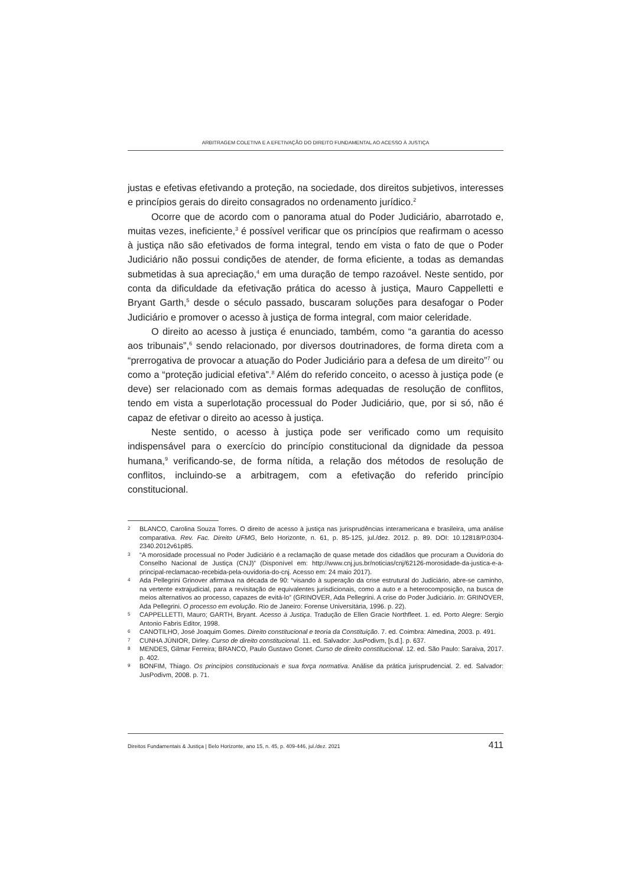ARBITRAGEM COLETIVA E A EFETIVAÇÃO DO DIREITO FUNDAMENTAL AO ACESSO À JUSTIÇA
justas e efetivas efetivando a proteção, na sociedade, dos direitos subjetivos, interesses e princípios gerais do direito consagrados no ordenamento jurídico.<sup>2</sup>
Ocorre que de acordo com o panorama atual do Poder Judiciário, abarrotado e, muitas vezes, ineficiente,<sup>3</sup> é possível verificar que os princípios que reafirmam o acesso à justiça não são efetivados de forma integral, tendo em vista o fato de que o Poder Judiciário não possui condições de atender, de forma eficiente, a todas as demandas submetidas à sua apreciação,<sup>4</sup> em uma duração de tempo razoável. Neste sentido, por conta da dificuldade da efetivação prática do acesso à justiça, Mauro Cappelletti e Bryant Garth,<sup>5</sup> desde o século passado, buscaram soluções para desafogar o Poder Judiciário e promover o acesso à justiça de forma integral, com maior celeridade.
O direito ao acesso à justiça é enunciado, também, como “a garantia do acesso aos tribunais”,<sup>6</sup> sendo relacionado, por diversos doutrinadores, de forma direta com a “prerrogativa de provocar a atuação do Poder Judiciário para a defesa de um direito”<sup>7</sup> ou como a “proteção judicial efetiva”.<sup>8</sup> Além do referido conceito, o acesso à justiça pode (e deve) ser relacionado com as demais formas adequadas de resolução de conflitos, tendo em vista a superlotação processual do Poder Judiciário, que, por si só, não é capaz de efetivar o direito ao acesso à justiça.
Neste sentido, o acesso à justiça pode ser verificado como um requisito indispensável para o exercício do princípio constitucional da dignidade da pessoa humana,<sup>9</sup> verificando-se, de forma nítida, a relação dos métodos de resolução de conflitos, incluindo-se a arbitragem, com a efetivação do referido princípio constitucional.
2 BLANCO, Carolina Souza Torres. O direito de acesso à justiça nas jurisprudências interamericana e brasileira, uma análise comparativa. Rev. Fac. Direito UFMG, Belo Horizonte, n. 61, p. 85-125, jul./dez. 2012. p. 89. DOI: 10.12818/P.0304-2340.2012v61p85.
3 “A morosidade processual no Poder Judiciário é a reclamação de quase metade dos cidadãos que procuram a Ouvidoria do Conselho Nacional de Justiça (CNJ)” (Disponível em: http://www.cnj.jus.br/noticias/cnj/62126-morosidade-da-justica-e-a-principal-reclamacao-recebida-pela-ouvidoria-do-cnj. Acesso em: 24 maio 2017).
4 Ada Pellegrini Grinover afirmava na década de 90: “visando à superação da crise estrutural do Judiciário, abre-se caminho, na vertente extrajudicial, para a revisitação de equivalentes jurisdicionais, como a auto e a heterocomposição, na busca de meios alternativos ao processo, capazes de evitá-lo” (GRINOVER, Ada Pellegrini. A crise do Poder Judiciário. In: GRINOVER, Ada Pellegrini. O processo em evolução. Rio de Janeiro: Forense Universitária, 1996. p. 22).
5 CAPPELLETTI, Mauro; GARTH, Bryant. Acesso à Justiça. Tradução de Ellen Gracie Northfleet. 1. ed. Porto Alegre: Sergio Antonio Fabris Editor, 1998.
6 CANOTILHO, José Joaquim Gomes. Direito constitucional e teoria da Constituição. 7. ed. Coimbra: Almedina, 2003. p. 491.
7 CUNHA JÚNIOR, Dirley. Curso de direito constitucional. 11. ed. Salvador: JusPodivm, [s.d.]. p. 637.
8 MENDES, Gilmar Ferreira; BRANCO, Paulo Gustavo Gonet. Curso de direito constitucional. 12. ed. São Paulo: Saraiva, 2017. p. 402.
9 BONFIM, Thiago. Os princípios constitucionais e sua força normativa. Análise da prática jurisprudencial. 2. ed. Salvador: JusPodivm, 2008. p. 71.
Direitos Fundamentais & Justiça | Belo Horizonte, ano 15, n. 45, p. 409-446, jul./dez. 2021 411